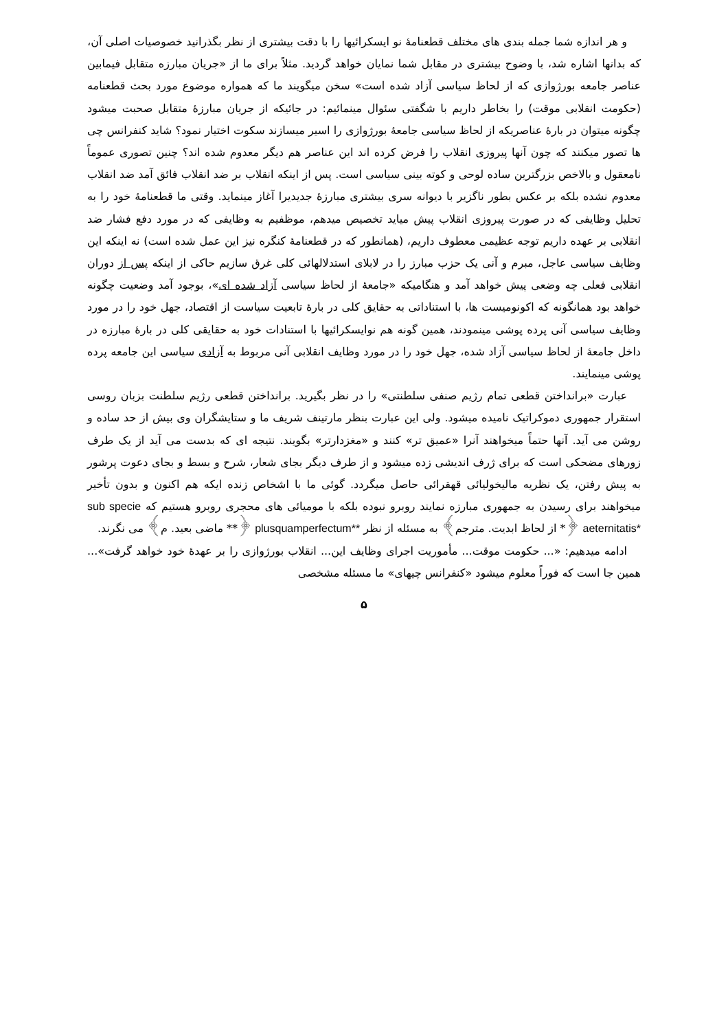و هر اندازه شما جمله بندی های مختلف قطعنامهٔ نو ایسکرائیها را با دقت بیشتری از نظر بگذرانید خصوصیات اصلی آن، که بدانها اشاره شد، با وضوح بیشتری در مقابل شما نمایان خواهد گردید. مثلاً برای ما از «جریان مبارزه متقابل فیمابین عناصر جامعه بورژوازی که از لحاظ سیاسی آزاد شده است» سخن میگویند ما که همواره موضوع مورد بحث قطعنامه (حکومت انقلابی موقت) را بخاطر داریم با شگفتی سئوال مینمائیم: در جائیکه از جریان مبارزهٔ متقابل صحبت میشود چگونه میتوان در بارهٔ عناصریکه از لحاظ سیاسی جامعهٔ بورژوازی را اسیر میسازند سکوت اختیار نمود؟ شاید کنفرانس چی ها تصور میکنند که چون آنها پیروزی انقلاب را فرض کرده اند این عناصر هم دیگر معدوم شده اند؟ چنین تصوری عموماً نامعقول و بالاخص بزرگترین ساده لوحی و کوته بینی سیاسی است. پس از اینکه انقلاب بر ضد انقلاب فائق آمد ضد انقلاب معدوم نشده بلکه بر عکس بطور ناگزیر با دیوانه سری بیشتری مبارزهٔ جدیدیرا آغاز مینماید. وقتی ما قطعنامهٔ خود را به تحلیل وظایفی که در صورت پیروزی انقلاب پیش میاید تخصیص میدهم، موظفیم به وظایفی که در مورد دفع فشار ضد انقلابی بر عهده داریم توجه عظیمی معطوف داریم، (همانطور که در قطعنامهٔ کنگره نیز این عمل شده است) نه اینکه این وظایف سیاسی عاجل، مبرم و آنی یک حزب مبارز را در لابلای استدلالهائی کلی غرق سازیم حاکی از اینکه پس از دوران انقلابی فعلی چه وضعی پیش خواهد آمد و هنگامیکه «جامعهٔ از لحاظ سیاسی آزاد شده ای»، بوجود آمد وضعیت چگونه خواهد بود همانگونه که اکونومیست ها، با استناداتی به حقایق کلی در بارهٔ تابعیت سیاست از اقتصاد، جهل خود را در مورد وظایف سیاسی آنی پرده پوشی مینمودند، همین گونه هم نوایسکرائیها با استنادات خود به حقایقی کلی در بارهٔ مبارزه در داخل جامعهٔ از لحاظ سیاسی آزاد شده، جهل خود را در مورد وظایف انقلابی آنی مربوط به آزادی سیاسی این جامعه پرده پوشی مینمایند.
عبارت «برانداختن قطعی تمام رژیم صنفی سلطنتی» را در نظر بگیرید. برانداختن قطعی رژیم سلطنت بزبان روسی استقرار جمهوری دموکراتیک نامیده میشود. ولی این عبارت بنظر مارتینف شریف ما و ستایشگران وی بیش از حد ساده و روشن می آید. آنها حتماً میخواهند آنرا «عمیق تر» کنند و «مغزدارتر» بگویند. نتیجه ای که بدست می آید از یک طرف زورهای مضحکی است که برای ژرف اندیشی زده میشود و از طرف دیگر بجای شعار، شرح و بسط و بجای دعوت پرشور به پیش رفتن، یک نظریه مالیخولیائی قهقرائی حاصل میگردد. گوئی ما با اشخاص زنده ایکه هم اکنون و بدون تأخیر میخواهند برای رسیدن به جمهوری مبارزه نمایند روبرو نبوده بلکه با مومیائی های محجری روبرو هستیم که sub specie aeternitatis* ﴿* از لحاظ ابدیت. مترجم﴾ به مسئله از نظر plusquamperfectum** ﴿** ماضی بعید. م﴾ می نگرند.
ادامه میدهیم: «... حکومت موقت... مأموریت اجرای وظایف این... انقلاب بورژوازی را بر عهدهٔ خود خواهد گرفت»... همین جا است که فوراً معلوم میشود «کنفرانس چیهای» ما مسئله مشخصی
۵